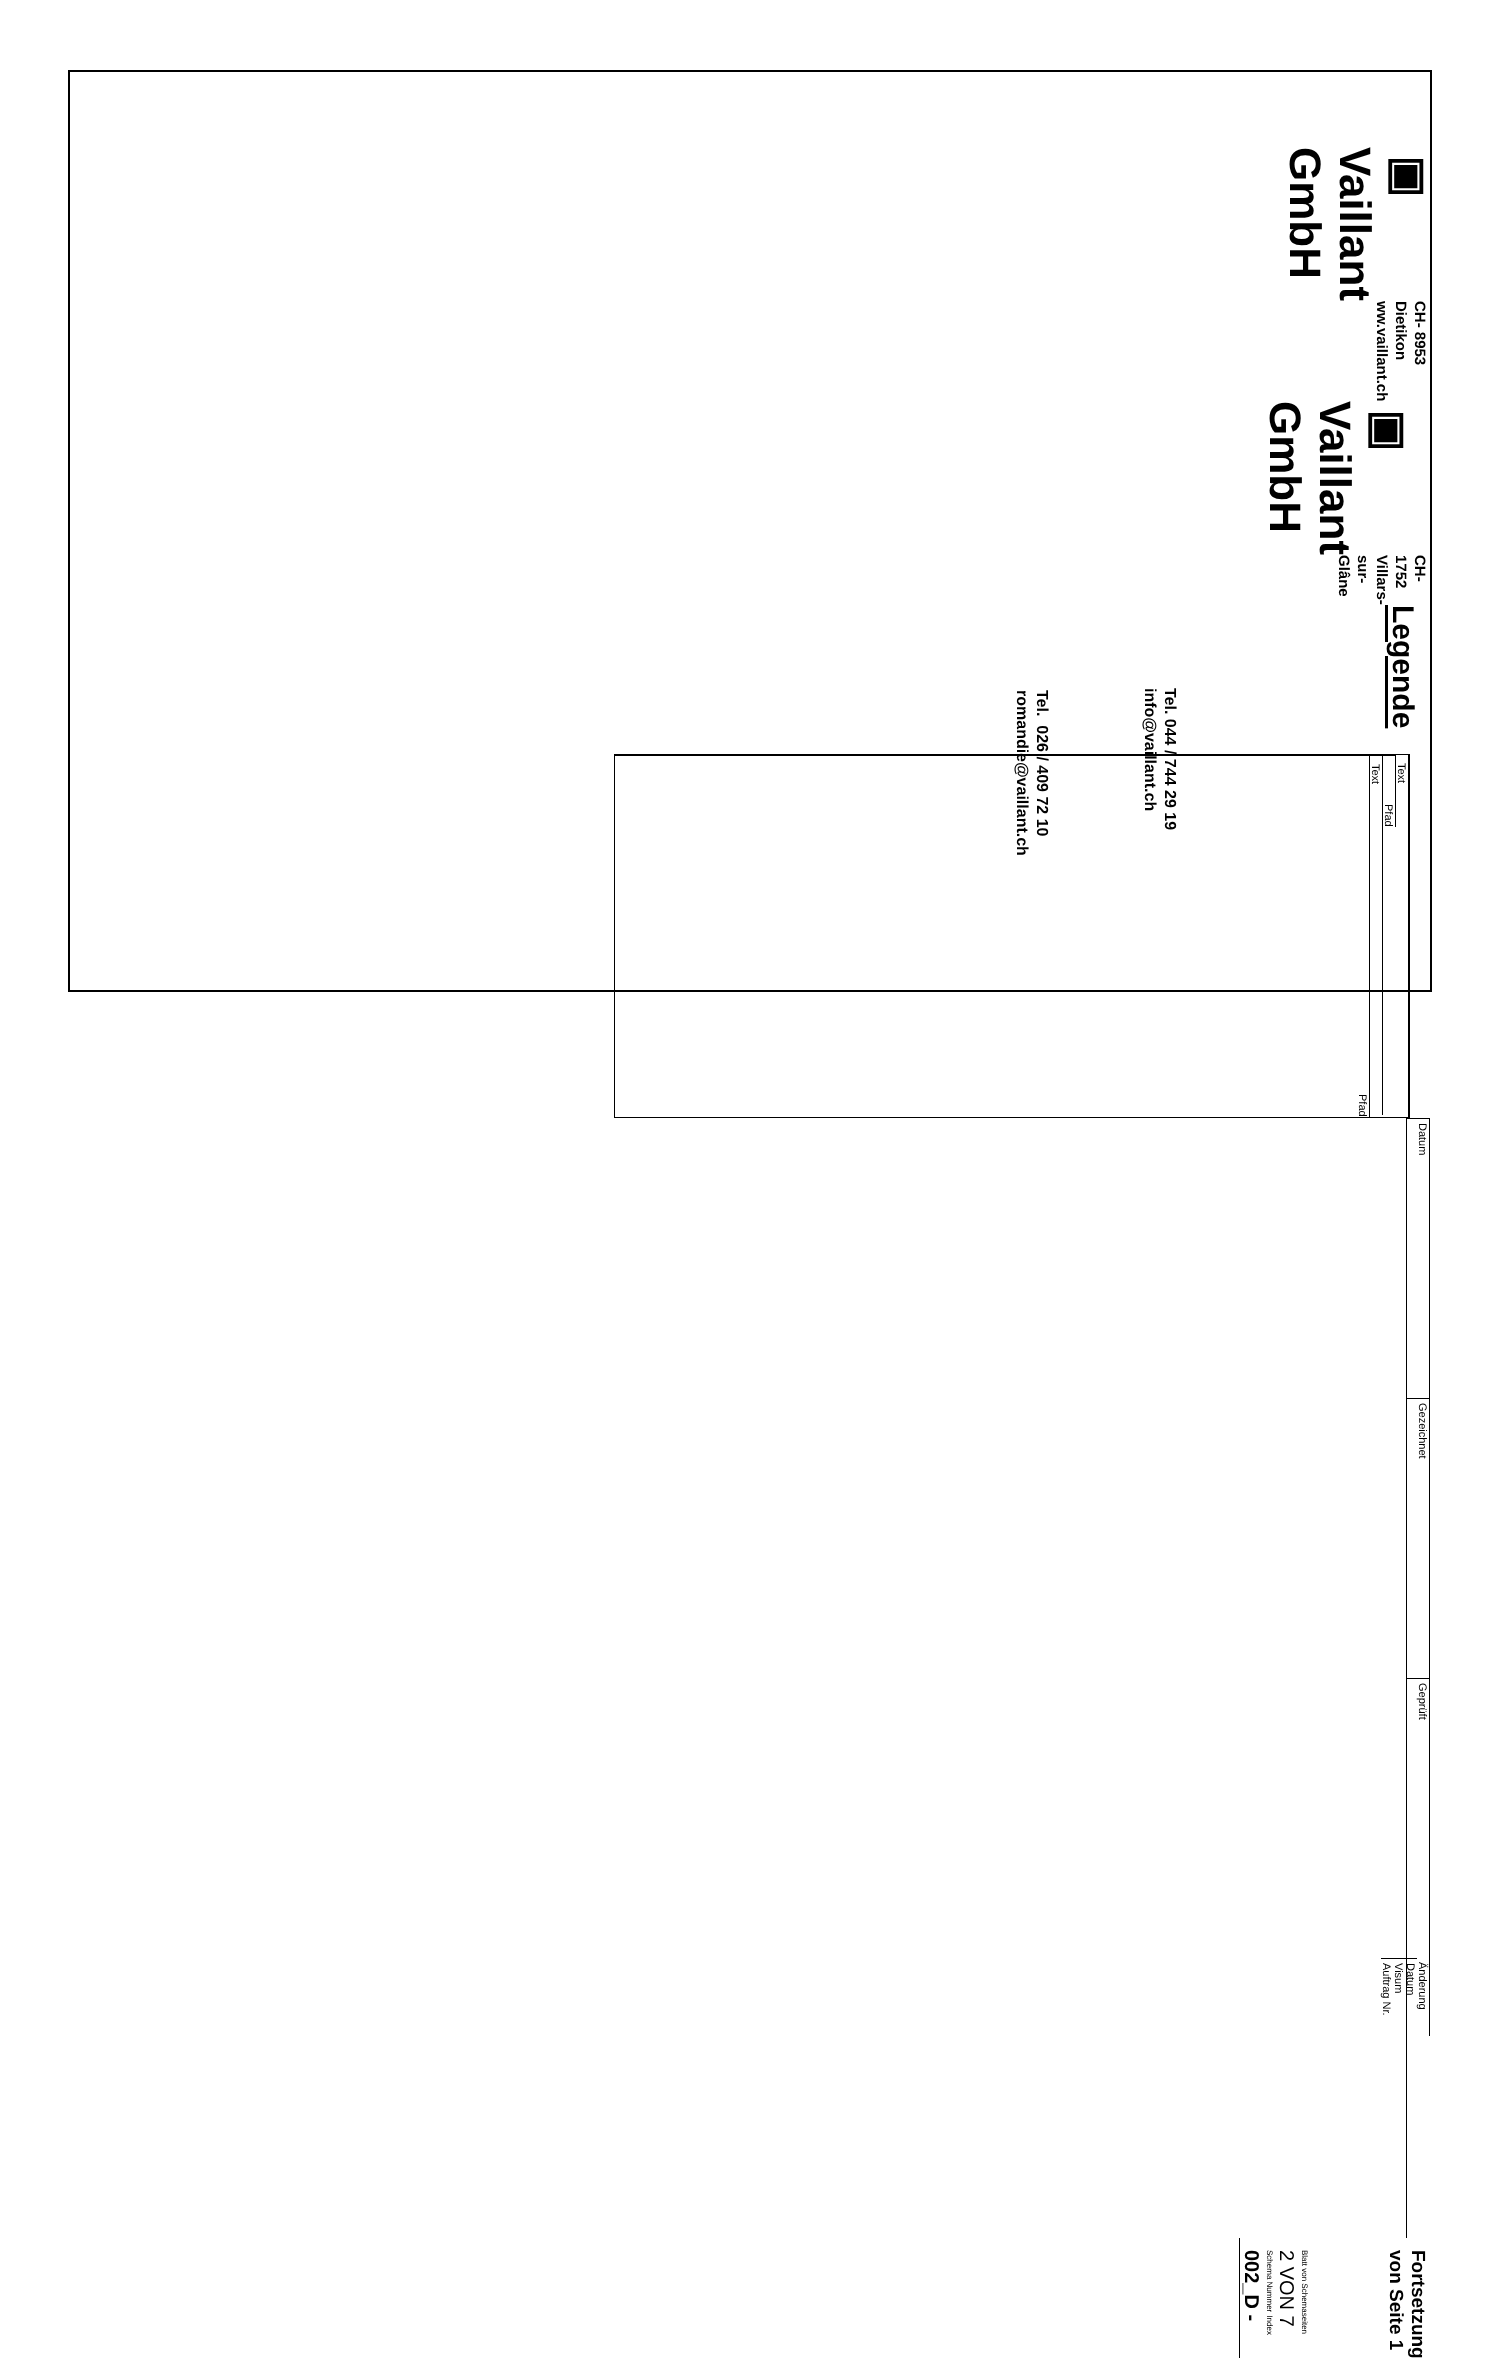▣ Vaillant GmbH
CH- 8953 Dietikon
ww.vaillant.ch
▣ Vaillant GmbH
CH- 1752 Villars- sur- Glâne
Legende
Text
Pfad
Text
Pfad
Datum
Gezeichnet
Geprüft
Änderung
Datum
Visum
Auftrag Nr.
Fortsetzung von Seite 1
Blatt von Schemaseiten
2 VON 7
Schema Nummer Index
002_D -
Tel. 044 / 744 29 19
info@vaillant.ch
Tel. 026 / 409 72 10
romandie@vaillant.ch